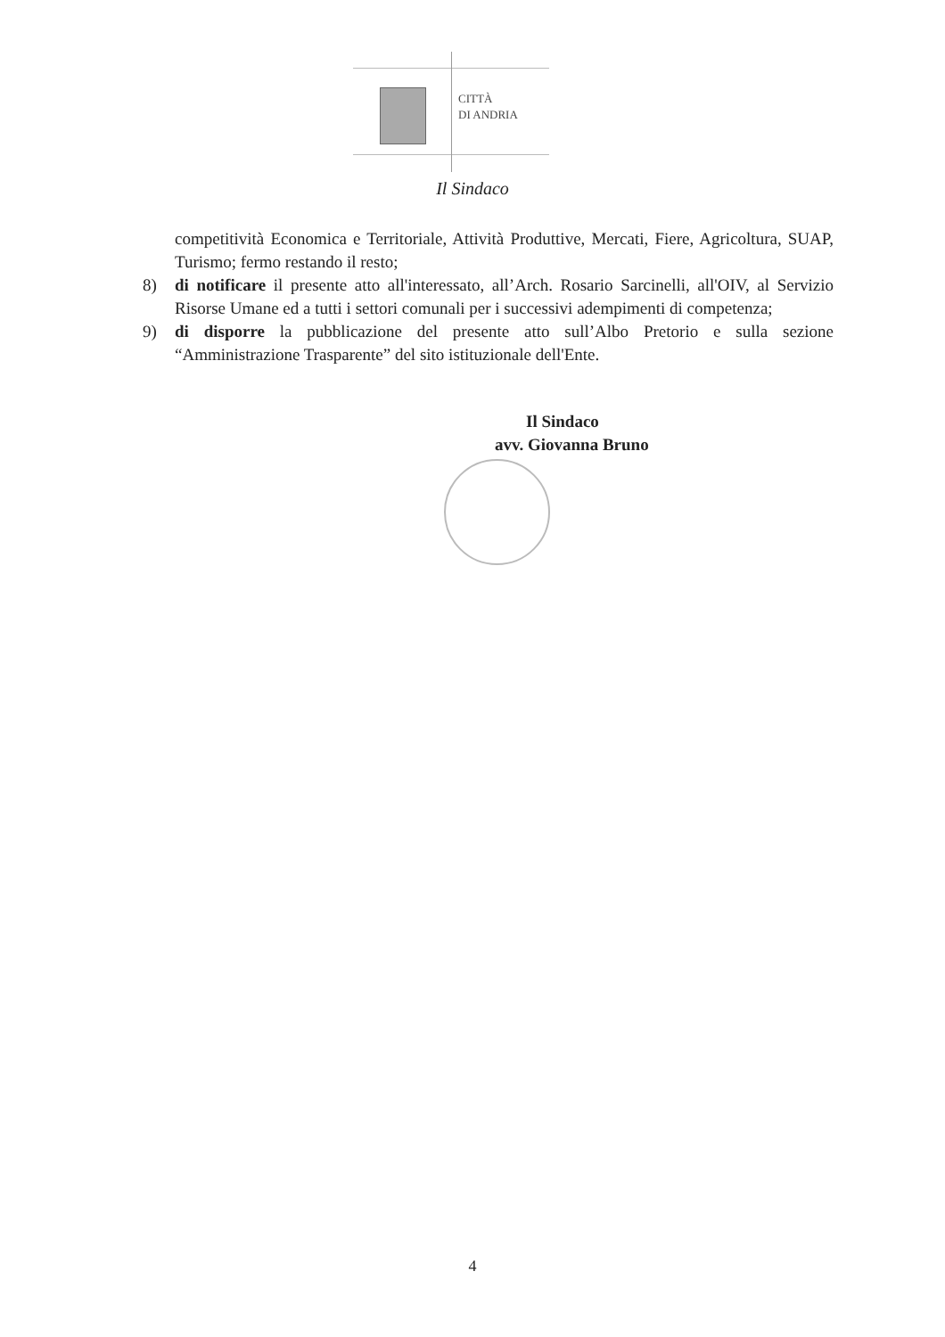CITTÀ
DI ANDRIA
Il Sindaco
competitività Economica e Territoriale, Attività Produttive, Mercati, Fiere, Agricoltura, SUAP, Turismo; fermo restando il resto;
8) di notificare il presente atto all'interessato, all’Arch. Rosario Sarcinelli, all'OIV, al Servizio Risorse Umane ed a tutti i settori comunali per i successivi adempimenti di competenza;
9) di disporre la pubblicazione del presente atto sull’Albo Pretorio e sulla sezione “Amministrazione Trasparente” del sito istituzionale dell'Ente.
Il Sindaco
avv. Giovanna Bruno
4